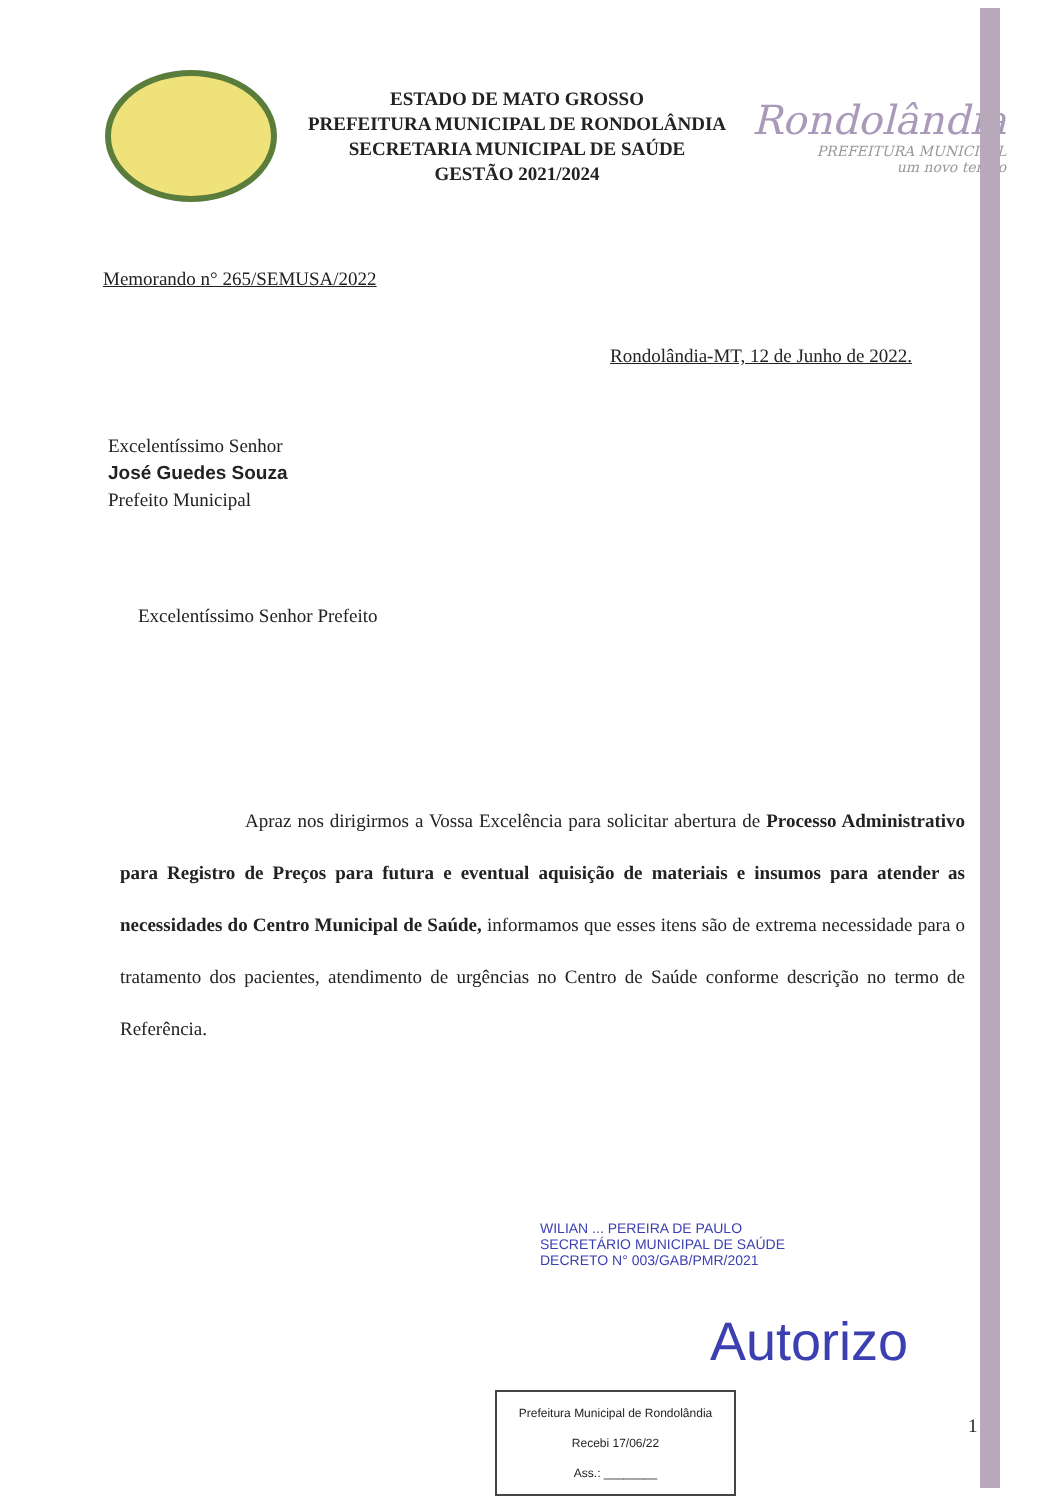ESTADO DE MATO GROSSO
PREFEITURA MUNICIPAL DE RONDOLÂNDIA
SECRETARIA MUNICIPAL DE SAÚDE
GESTÃO 2021/2024
Rondolândia
PREFEITURA MUNICIPAL
um novo tempo
Memorando n° 265/SEMUSA/2022
Rondolândia-MT, 12 de Junho de 2022.
Excelentíssimo Senhor
José Guedes Souza
Prefeito Municipal
Excelentíssimo Senhor Prefeito
Apraz nos dirigirmos a Vossa Excelência para solicitar abertura de Processo Administrativo para Registro de Preços para futura e eventual aquisição de materiais e insumos para atender as necessidades do Centro Municipal de Saúde, informamos que esses itens são de extrema necessidade para o tratamento dos pacientes, atendimento de urgências no Centro de Saúde conforme descrição no termo de Referência.
WILIAN ... PEREIRA DE PAULO
SECRETÁRIO MUNICIPAL DE SAÚDE
DECRETO N° 003/GAB/PMR/2021
Autorizo
Prefeitura Municipal de Rondolândia
Recebi 17/06/22
Ass.: ________
1